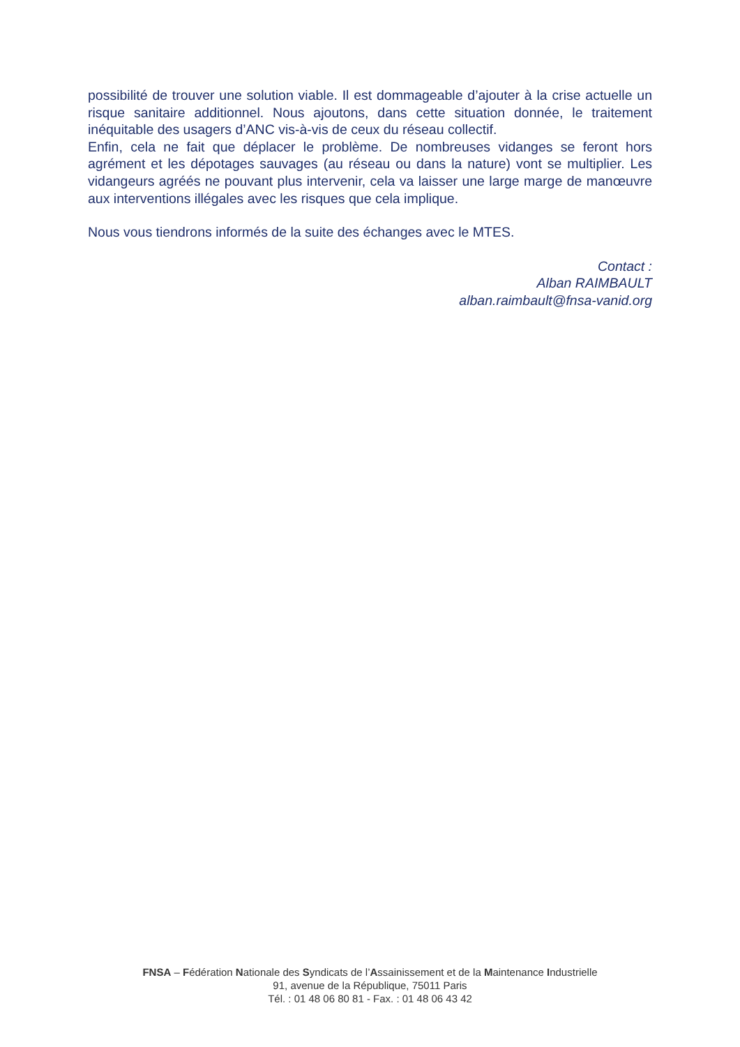possibilité de trouver une solution viable. Il est dommageable d’ajouter à la crise actuelle un risque sanitaire additionnel. Nous ajoutons, dans cette situation donnée, le traitement inéquitable des usagers d’ANC vis-à-vis de ceux du réseau collectif.
Enfin, cela ne fait que déplacer le problème. De nombreuses vidanges se feront hors agrément et les dépotages sauvages (au réseau ou dans la nature) vont se multiplier. Les vidangeurs agréés ne pouvant plus intervenir, cela va laisser une large marge de manœuvre aux interventions illégales avec les risques que cela implique.
Nous vous tiendrons informés de la suite des échanges avec le MTES.
Contact :
Alban RAIMBAULT
alban.raimbault@fnsa-vanid.org
FNSA – Fédération Nationale des Syndicats de l’Assainissement et de la Maintenance Industrielle
91, avenue de la République, 75011 Paris
Tél. : 01 48 06 80 81 - Fax. : 01 48 06 43 42